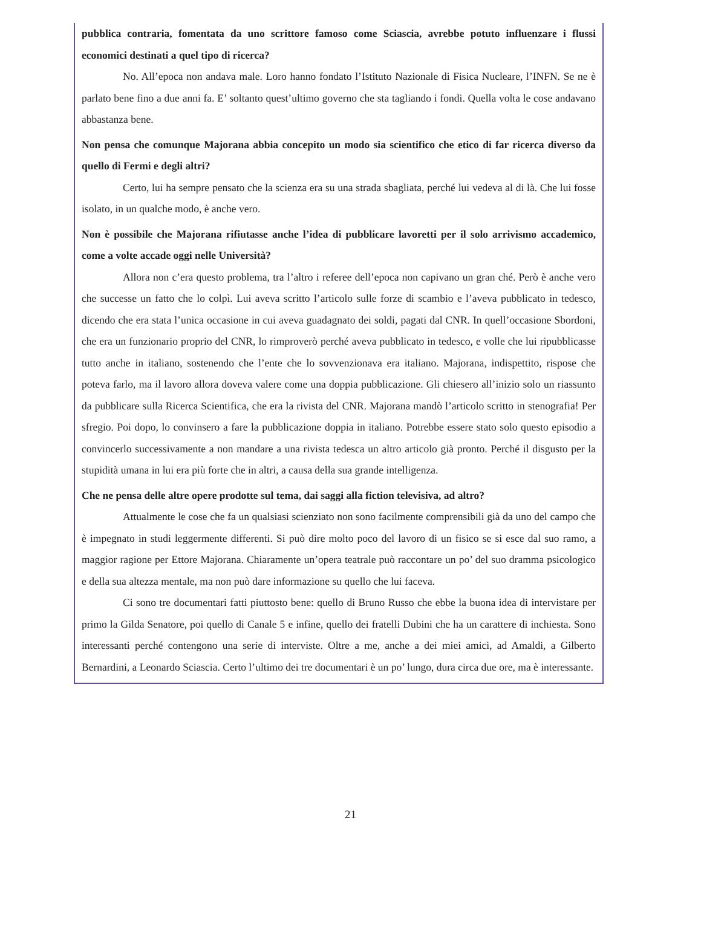pubblica contraria, fomentata da uno scrittore famoso come Sciascia, avrebbe potuto influenzare i flussi economici destinati a quel tipo di ricerca?
No. All’epoca non andava male. Loro hanno fondato l’Istituto Nazionale di Fisica Nucleare, l’INFN. Se ne è parlato bene fino a due anni fa. E’ soltanto quest’ultimo governo che sta tagliando i fondi. Quella volta le cose andavano abbastanza bene.
Non pensa che comunque Majorana abbia concepito un modo sia scientifico che etico di far ricerca diverso da quello di Fermi e degli altri?
Certo, lui ha sempre pensato che la scienza era su una strada sbagliata, perché lui vedeva al di là. Che lui fosse isolato, in un qualche modo, è anche vero.
Non è possibile che Majorana rifiutasse anche l’idea di pubblicare lavoretti per il solo arrivismo accademico, come a volte accade oggi nelle Università?
Allora non c’era questo problema, tra l’altro i referee dell’epoca non capivano un gran ché. Però è anche vero che successe un fatto che lo colpì. Lui aveva scritto l’articolo sulle forze di scambio e l’aveva pubblicato in tedesco, dicendo che era stata l’unica occasione in cui aveva guadagnato dei soldi, pagati dal CNR. In quell’occasione Sbordoni, che era un funzionario proprio del CNR, lo rimproverò perché aveva pubblicato in tedesco, e volle che lui ripubblicasse tutto anche in italiano, sostenendo che l’ente che lo sovvenzionava era italiano. Majorana, indispettito, rispose che poteva farlo, ma il lavoro allora doveva valere come una doppia pubblicazione. Gli chiesero all’inizio solo un riassunto da pubblicare sulla Ricerca Scientifica, che era la rivista del CNR. Majorana mandò l’articolo scritto in stenografia! Per sfregio. Poi dopo, lo convinsero a fare la pubblicazione doppia in italiano. Potrebbe essere stato solo questo episodio a convincerlo successivamente a non mandare a una rivista tedesca un altro articolo già pronto. Perché il disgusto per la stupidità umana in lui era più forte che in altri, a causa della sua grande intelligenza.
Che ne pensa delle altre opere prodotte sul tema, dai saggi alla fiction televisiva, ad altro?
Attualmente le cose che fa un qualsiasi scienziato non sono facilmente comprensibili già da uno del campo che è impegnato in studi leggermente differenti. Si può dire molto poco del lavoro di un fisico se si esce dal suo ramo, a maggior ragione per Ettore Majorana. Chiaramente un’opera teatrale può raccontare un po’ del suo dramma psicologico e della sua altezza mentale, ma non può dare informazione su quello che lui faceva.
Ci sono tre documentari fatti piuttosto bene: quello di Bruno Russo che ebbe la buona idea di intervistare per primo la Gilda Senatore, poi quello di Canale 5 e infine, quello dei fratelli Dubini che ha un carattere di inchiesta. Sono interessanti perché contengono una serie di interviste. Oltre a me, anche a dei miei amici, ad Amaldi, a Gilberto Bernardini, a Leonardo Sciascia. Certo l’ultimo dei tre documentari è un po’ lungo, dura circa due ore, ma è interessante.
21